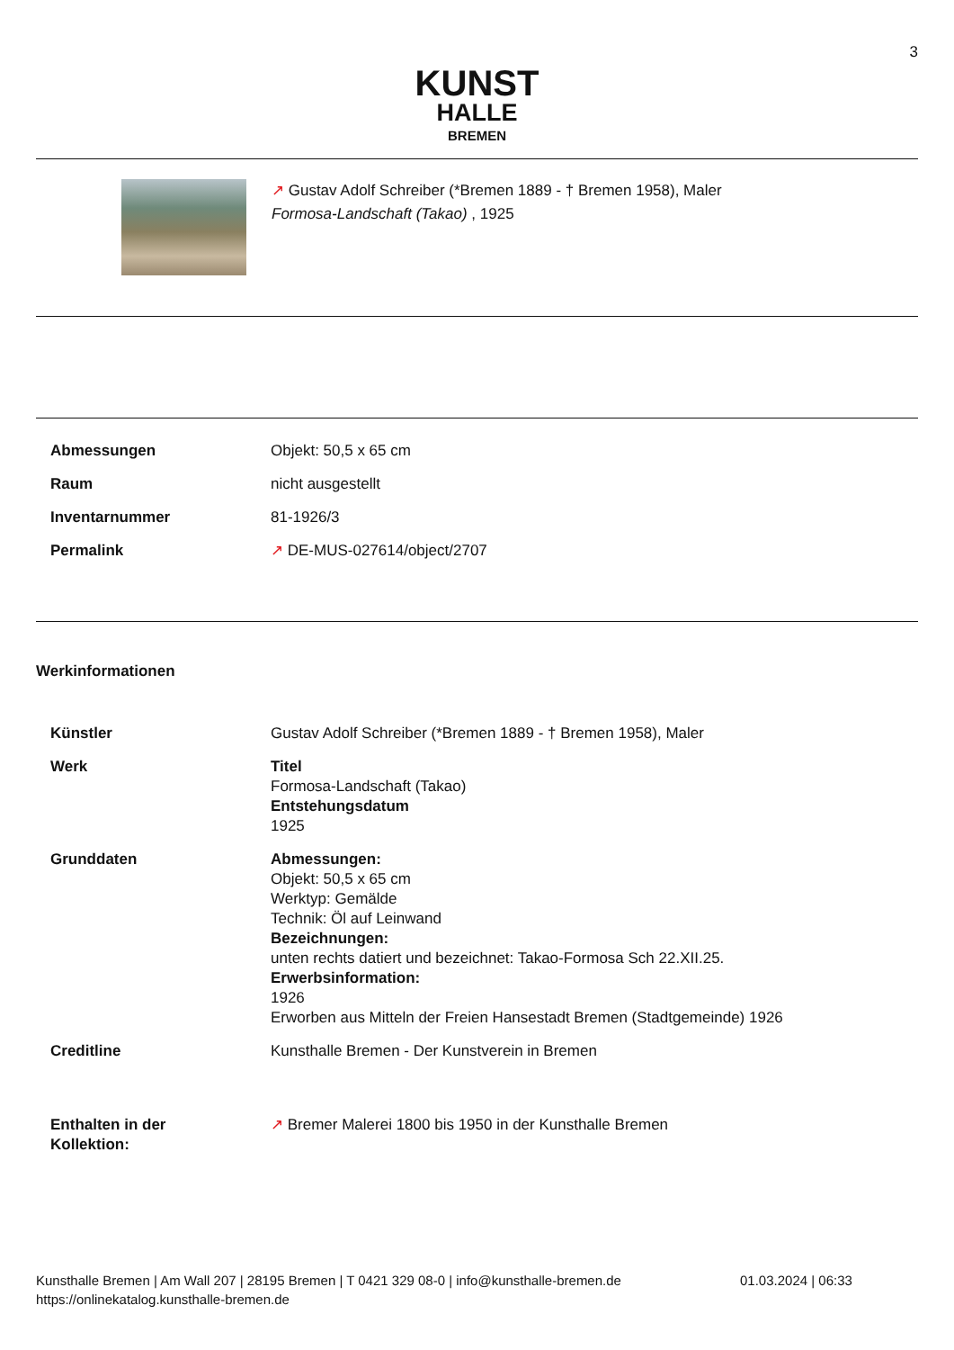3
KUNST
HALLE
BREMEN
↗ Gustav Adolf Schreiber (*Bremen 1889 - † Bremen 1958), Maler
Formosa-Landschaft (Takao) , 1925
| Abmessungen | Objekt: 50,5 x 65 cm |
| Raum | nicht ausgestellt |
| Inventarnummer | 81-1926/3 |
| Permalink | ↗ DE-MUS-027614/object/2707 |
Werkinformationen
| Künstler | Gustav Adolf Schreiber (*Bremen 1889 - † Bremen 1958), Maler |
| Werk | Titel Formosa-Landschaft (Takao) Entstehungsdatum 1925 |
| Grunddaten | Abmessungen: Objekt: 50,5 x 65 cm Werktyp: Gemälde Technik: Öl auf Leinwand Bezeichnungen: unten rechts datiert und bezeichnet: Takao-Formosa Sch 22.XII.25. Erwerbsinformation: 1926 Erworben aus Mitteln der Freien Hansestadt Bremen (Stadtgemeinde) 1926 |
| Creditline | Kunsthalle Bremen - Der Kunstverein in Bremen |
| Enthalten in der Kollektion: | ↗ Bremer Malerei 1800 bis 1950 in der Kunsthalle Bremen |
Kunsthalle Bremen | Am Wall 207 | 28195 Bremen | T 0421 329 08-0 | info@kunsthalle-bremen.de
https://onlinekatalog.kunsthalle-bremen.de
01.03.2024 | 06:33